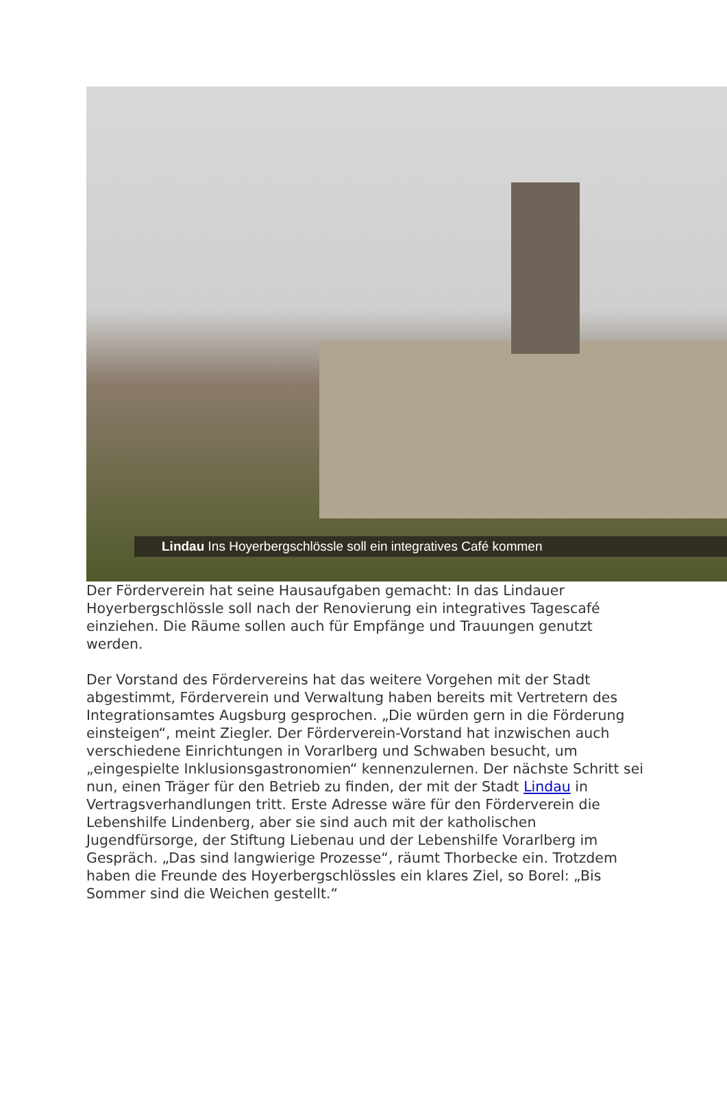Lindau Ins Hoyerbergschlössle soll ein integratives Café kommen
Der Förderverein hat seine Hausaufgaben gemacht: In das Lindauer Hoyerbergschlössle soll nach der Renovierung ein integratives Tagescafé einziehen. Die Räume sollen auch für Empfänge und Trauungen genutzt werden.
Der Vorstand des Fördervereins hat das weitere Vorgehen mit der Stadt abgestimmt, Förderverein und Verwaltung haben bereits mit Vertretern des Integrationsamtes Augsburg gesprochen. „Die würden gern in die Förderung einsteigen“, meint Ziegler. Der Förderverein-Vorstand hat inzwischen auch verschiedene Einrichtungen in Vorarlberg und Schwaben besucht, um „eingespielte Inklusionsgastronomien“ kennenzulernen. Der nächste Schritt sei nun, einen Träger für den Betrieb zu finden, der mit der Stadt Lindau in Vertragsverhandlungen tritt. Erste Adresse wäre für den Förderverein die Lebenshilfe Lindenberg, aber sie sind auch mit der katholischen Jugendfürsorge, der Stiftung Liebenau und der Lebenshilfe Vorarlberg im Gespräch. „Das sind langwierige Prozesse“, räumt Thorbecke ein. Trotzdem haben die Freunde des Hoyerbergschlössles ein klares Ziel, so Borel: „Bis Sommer sind die Weichen gestellt.“